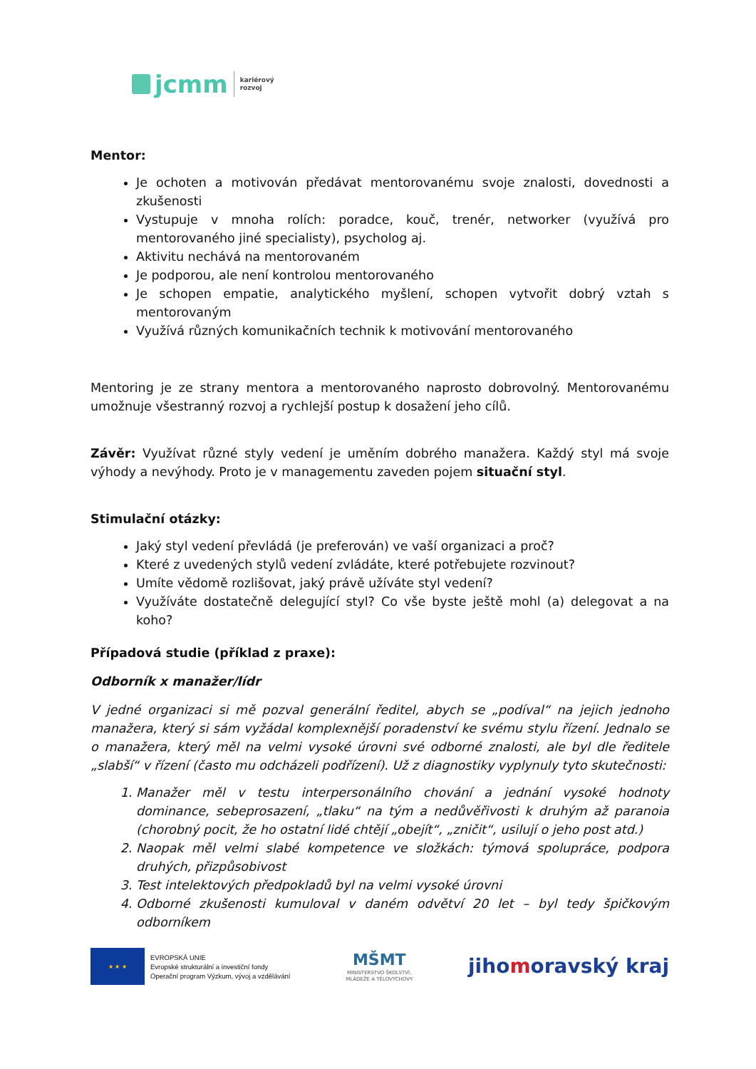jcmm
kariérový
rozvoj
Mentor:
Je ochoten a motivován předávat mentorovanému svoje znalosti, dovednosti a zkušenosti
Vystupuje v mnoha rolích: poradce, kouč, trenér, networker (využívá pro mentorovaného jiné specialisty), psycholog aj.
Aktivitu nechává na mentorovaném
Je podporou, ale není kontrolou mentorovaného
Je schopen empatie, analytického myšlení, schopen vytvořit dobrý vztah s mentorovaným
Využívá různých komunikačních technik k motivování mentorovaného
Mentoring je ze strany mentora a mentorovaného naprosto dobrovolný. Mentorovanému umožnuje všestranný rozvoj a rychlejší postup k dosažení jeho cílů.
Závěr: Využívat různé styly vedení je uměním dobrého manažera. Každý styl má svoje výhody a nevýhody. Proto je v managementu zaveden pojem situační styl.
Stimulační otázky:
Jaký styl vedení převládá (je preferován) ve vaší organizaci a proč?
Které z uvedených stylů vedení zvládáte, které potřebujete rozvinout?
Umíte vědomě rozlišovat, jaký právě užíváte styl vedení?
Využíváte dostatečně delegující styl? Co vše byste ještě mohl (a) delegovat a na koho?
Případová studie (příklad z praxe):
Odborník x manažer/lídr
V jedné organizaci si mě pozval generální ředitel, abych se „podíval“ na jejich jednoho manažera, který si sám vyžádal komplexnější poradenství ke svému stylu řízení. Jednalo se o manažera, který měl na velmi vysoké úrovni své odborné znalosti, ale byl dle ředitele „slabší“ v řízení (často mu odcházeli podřízení). Už z diagnostiky vyplynuly tyto skutečnosti:
1. Manažer měl v testu interpersonálního chování a jednání vysoké hodnoty dominance, sebeprosazení, „tlaku“ na tým a nedůvěřivosti k druhým až paranoia (chorobný pocit, že ho ostatní lidé chtějí „obejít“, „zničit“, usilují o jeho post atd.)
2. Naopak měl velmi slabé kompetence ve složkách: týmová spolupráce, podpora druhých, přizpůsobivost
3. Test intelektových předpokladů byl na velmi vysoké úrovni
4. Odborné zkušenosti kumuloval v daném odvětví 20 let – byl tedy špičkovým odborníkem
★ ★ ★
EVROPSKÁ UNIE
Evropské strukturální a investiční fondy
Operační program Výzkum, vývoj a vzdělávání
MŠMT
MINISTERSTVO ŠKOLSTVÍ,
MLÁDEŽE A TĚLOVÝCHOVY
jihomoravský kraj